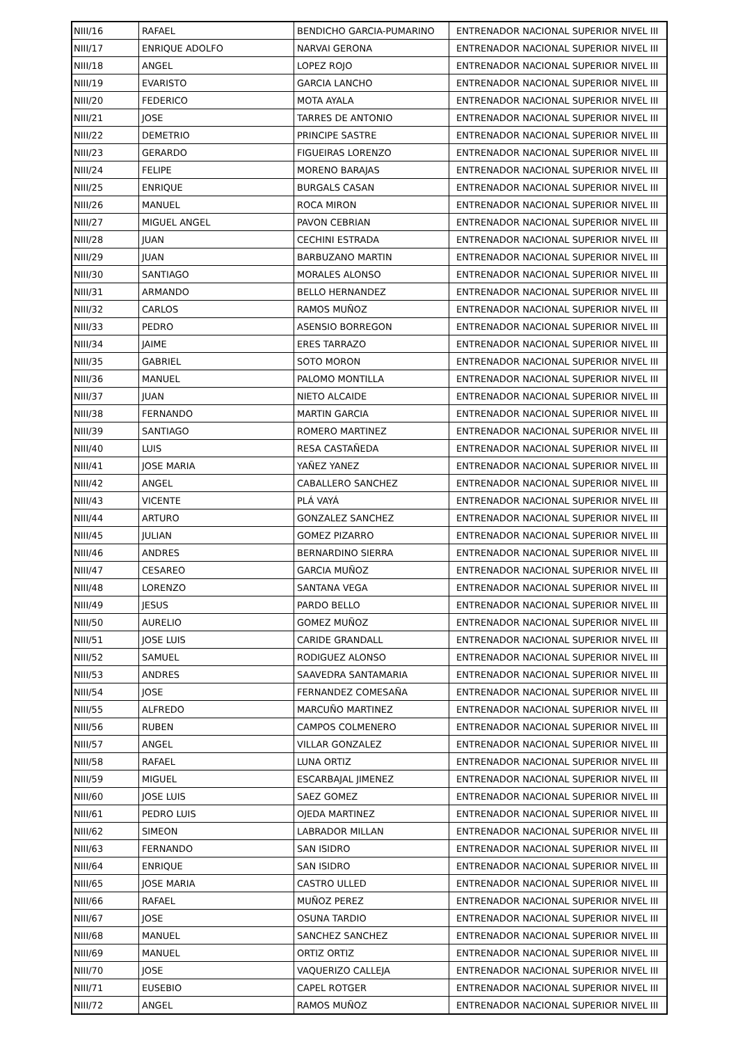| NIII/16 | RAFAEL | BENDICHO GARCIA-PUMARINO | ENTRENADOR NACIONAL SUPERIOR NIVEL III |
| NIII/17 | ENRIQUE ADOLFO | NARVAI GERONA | ENTRENADOR NACIONAL SUPERIOR NIVEL III |
| NIII/18 | ANGEL | LOPEZ ROJO | ENTRENADOR NACIONAL SUPERIOR NIVEL III |
| NIII/19 | EVARISTO | GARCIA LANCHO | ENTRENADOR NACIONAL SUPERIOR NIVEL III |
| NIII/20 | FEDERICO | MOTA AYALA | ENTRENADOR NACIONAL SUPERIOR NIVEL III |
| NIII/21 | JOSE | TARRES DE ANTONIO | ENTRENADOR NACIONAL SUPERIOR NIVEL III |
| NIII/22 | DEMETRIO | PRINCIPE SASTRE | ENTRENADOR NACIONAL SUPERIOR NIVEL III |
| NIII/23 | GERARDO | FIGUEIRAS LORENZO | ENTRENADOR NACIONAL SUPERIOR NIVEL III |
| NIII/24 | FELIPE | MORENO BARAJAS | ENTRENADOR NACIONAL SUPERIOR NIVEL III |
| NIII/25 | ENRIQUE | BURGALS CASAN | ENTRENADOR NACIONAL SUPERIOR NIVEL III |
| NIII/26 | MANUEL | ROCA MIRON | ENTRENADOR NACIONAL SUPERIOR NIVEL III |
| NIII/27 | MIGUEL ANGEL | PAVON CEBRIAN | ENTRENADOR NACIONAL SUPERIOR NIVEL III |
| NIII/28 | JUAN | CECHINI ESTRADA | ENTRENADOR NACIONAL SUPERIOR NIVEL III |
| NIII/29 | JUAN | BARBUZANO MARTIN | ENTRENADOR NACIONAL SUPERIOR NIVEL III |
| NIII/30 | SANTIAGO | MORALES ALONSO | ENTRENADOR NACIONAL SUPERIOR NIVEL III |
| NIII/31 | ARMANDO | BELLO HERNANDEZ | ENTRENADOR NACIONAL SUPERIOR NIVEL III |
| NIII/32 | CARLOS | RAMOS MUÑOZ | ENTRENADOR NACIONAL SUPERIOR NIVEL III |
| NIII/33 | PEDRO | ASENSIO BORREGON | ENTRENADOR NACIONAL SUPERIOR NIVEL III |
| NIII/34 | JAIME | ERES TARRAZO | ENTRENADOR NACIONAL SUPERIOR NIVEL III |
| NIII/35 | GABRIEL | SOTO MORON | ENTRENADOR NACIONAL SUPERIOR NIVEL III |
| NIII/36 | MANUEL | PALOMO MONTILLA | ENTRENADOR NACIONAL SUPERIOR NIVEL III |
| NIII/37 | JUAN | NIETO ALCAIDE | ENTRENADOR NACIONAL SUPERIOR NIVEL III |
| NIII/38 | FERNANDO | MARTIN GARCIA | ENTRENADOR NACIONAL SUPERIOR NIVEL III |
| NIII/39 | SANTIAGO | ROMERO MARTINEZ | ENTRENADOR NACIONAL SUPERIOR NIVEL III |
| NIII/40 | LUIS | RESA CASTAÑEDA | ENTRENADOR NACIONAL SUPERIOR NIVEL III |
| NIII/41 | JOSE MARIA | YAÑEZ YANEZ | ENTRENADOR NACIONAL SUPERIOR NIVEL III |
| NIII/42 | ANGEL | CABALLERO SANCHEZ | ENTRENADOR NACIONAL SUPERIOR NIVEL III |
| NIII/43 | VICENTE | PLÁ VAYÁ | ENTRENADOR NACIONAL SUPERIOR NIVEL III |
| NIII/44 | ARTURO | GONZALEZ SANCHEZ | ENTRENADOR NACIONAL SUPERIOR NIVEL III |
| NIII/45 | JULIAN | GOMEZ PIZARRO | ENTRENADOR NACIONAL SUPERIOR NIVEL III |
| NIII/46 | ANDRES | BERNARDINO SIERRA | ENTRENADOR NACIONAL SUPERIOR NIVEL III |
| NIII/47 | CESAREO | GARCIA MUÑOZ | ENTRENADOR NACIONAL SUPERIOR NIVEL III |
| NIII/48 | LORENZO | SANTANA VEGA | ENTRENADOR NACIONAL SUPERIOR NIVEL III |
| NIII/49 | JESUS | PARDO BELLO | ENTRENADOR NACIONAL SUPERIOR NIVEL III |
| NIII/50 | AURELIO | GOMEZ MUÑOZ | ENTRENADOR NACIONAL SUPERIOR NIVEL III |
| NIII/51 | JOSE LUIS | CARIDE GRANDALL | ENTRENADOR NACIONAL SUPERIOR NIVEL III |
| NIII/52 | SAMUEL | RODIGUEZ ALONSO | ENTRENADOR NACIONAL SUPERIOR NIVEL III |
| NIII/53 | ANDRES | SAAVEDRA SANTAMARIA | ENTRENADOR NACIONAL SUPERIOR NIVEL III |
| NIII/54 | JOSE | FERNANDEZ COMESAÑA | ENTRENADOR NACIONAL SUPERIOR NIVEL III |
| NIII/55 | ALFREDO | MARCUÑO MARTINEZ | ENTRENADOR NACIONAL SUPERIOR NIVEL III |
| NIII/56 | RUBEN | CAMPOS COLMENERO | ENTRENADOR NACIONAL SUPERIOR NIVEL III |
| NIII/57 | ANGEL | VILLAR GONZALEZ | ENTRENADOR NACIONAL SUPERIOR NIVEL III |
| NIII/58 | RAFAEL | LUNA ORTIZ | ENTRENADOR NACIONAL SUPERIOR NIVEL III |
| NIII/59 | MIGUEL | ESCARBAJAL JIMENEZ | ENTRENADOR NACIONAL SUPERIOR NIVEL III |
| NIII/60 | JOSE LUIS | SAEZ GOMEZ | ENTRENADOR NACIONAL SUPERIOR NIVEL III |
| NIII/61 | PEDRO LUIS | OJEDA MARTINEZ | ENTRENADOR NACIONAL SUPERIOR NIVEL III |
| NIII/62 | SIMEON | LABRADOR MILLAN | ENTRENADOR NACIONAL SUPERIOR NIVEL III |
| NIII/63 | FERNANDO | SAN ISIDRO | ENTRENADOR NACIONAL SUPERIOR NIVEL III |
| NIII/64 | ENRIQUE | SAN ISIDRO | ENTRENADOR NACIONAL SUPERIOR NIVEL III |
| NIII/65 | JOSE MARIA | CASTRO ULLED | ENTRENADOR NACIONAL SUPERIOR NIVEL III |
| NIII/66 | RAFAEL | MUÑOZ PEREZ | ENTRENADOR NACIONAL SUPERIOR NIVEL III |
| NIII/67 | JOSE | OSUNA TARDIO | ENTRENADOR NACIONAL SUPERIOR NIVEL III |
| NIII/68 | MANUEL | SANCHEZ SANCHEZ | ENTRENADOR NACIONAL SUPERIOR NIVEL III |
| NIII/69 | MANUEL | ORTIZ ORTIZ | ENTRENADOR NACIONAL SUPERIOR NIVEL III |
| NIII/70 | JOSE | VAQUERIZO CALLEJA | ENTRENADOR NACIONAL SUPERIOR NIVEL III |
| NIII/71 | EUSEBIO | CAPEL ROTGER | ENTRENADOR NACIONAL SUPERIOR NIVEL III |
| NIII/72 | ANGEL | RAMOS MUÑOZ | ENTRENADOR NACIONAL SUPERIOR NIVEL III |